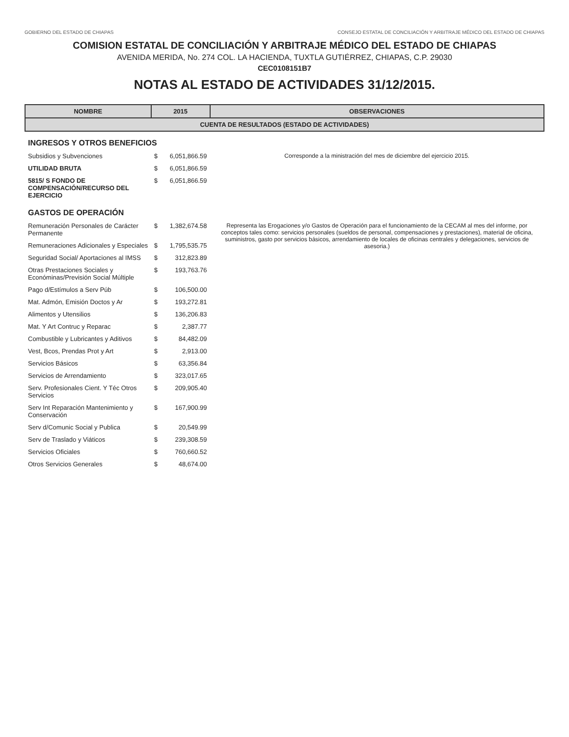GOBIERNO DEL ESTADO DE CHIAPAS CONSEJO ESTATAL DE CONCILIACIÓN Y ARBITRAJE MÉDICO DEL ESTADO DE CHIAPAS
COMISION ESTATAL DE CONCILIACIÓN Y ARBITRAJE MÉDICO DEL ESTADO DE CHIAPAS
AVENIDA MERIDA, No. 274 COL. LA HACIENDA, TUXTLA GUTIÉRREZ, CHIAPAS, C.P. 29030
CEC0108151B7
NOTAS AL ESTADO DE ACTIVIDADES 31/12/2015.
| NOMBRE | 2015 | | OBSERVACIONES |
| --- | --- | --- | --- |
| CUENTA DE RESULTADOS (ESTADO DE ACTIVIDADES) | | | |
| INGRESOS Y OTROS BENEFICIOS | | | |
| Subsidios y Subvenciones | $ | 6,051,866.59 | Corresponde a la ministración del mes de diciembre del ejercicio 2015. |
| UTILIDAD BRUTA | $ | 6,051,866.59 | |
| 5815/ S FONDO DE COMPENSACIÓN/RECURSO DEL EJERCICIO | $ | 6,051,866.59 | |
| GASTOS DE OPERACIÓN | | | |
| Remuneración Personales de Carácter Permanente | $ | 1,382,674.58 | Representa las Erogaciones y/o Gastos de Operación para el funcionamiento de la CECAM al mes del informe, por conceptos tales como: servicios personales (sueldos de personal, compensaciones y prestaciones), material de oficina, suministros, gasto por servicios básicos, arrendamiento de locales de oficinas centrales y delegaciones, servicios de asesoria.) |
| Remuneraciones Adicionales y Especiales | $ | 1,795,535.75 | |
| Seguridad Social/ Aportaciones al IMSS | $ | 312,823.89 | |
| Otras Prestaciones Sociales y Económinas/Previsión Social Múltiple | $ | 193,763.76 | |
| Pago d/Estímulos a Serv Púb | $ | 106,500.00 | |
| Mat. Admón, Emisión Doctos y Ar | $ | 193,272.81 | |
| Alimentos y Utensilios | $ | 136,206.83 | |
| Mat. Y Art Contruc y Reparac | $ | 2,387.77 | |
| Combustible y Lubricantes y Aditivos | $ | 84,482.09 | |
| Vest, Bcos, Prendas Prot y Art | $ | 2,913.00 | |
| Servicios Básicos | $ | 63,356.84 | |
| Servicios de Arrendamiento | $ | 323,017.65 | |
| Serv. Profesionales Cient. Y Téc Otros Servicios | $ | 209,905.40 | |
| Serv Int Reparación Mantenimiento y Conservación | $ | 167,900.99 | |
| Serv d/Comunic Social y Publica | $ | 20,549.99 | |
| Serv de Traslado y Viáticos | $ | 239,308.59 | |
| Servicios Oficiales | $ | 760,660.52 | |
| Otros Servicios Generales | $ | 48,674.00 | |